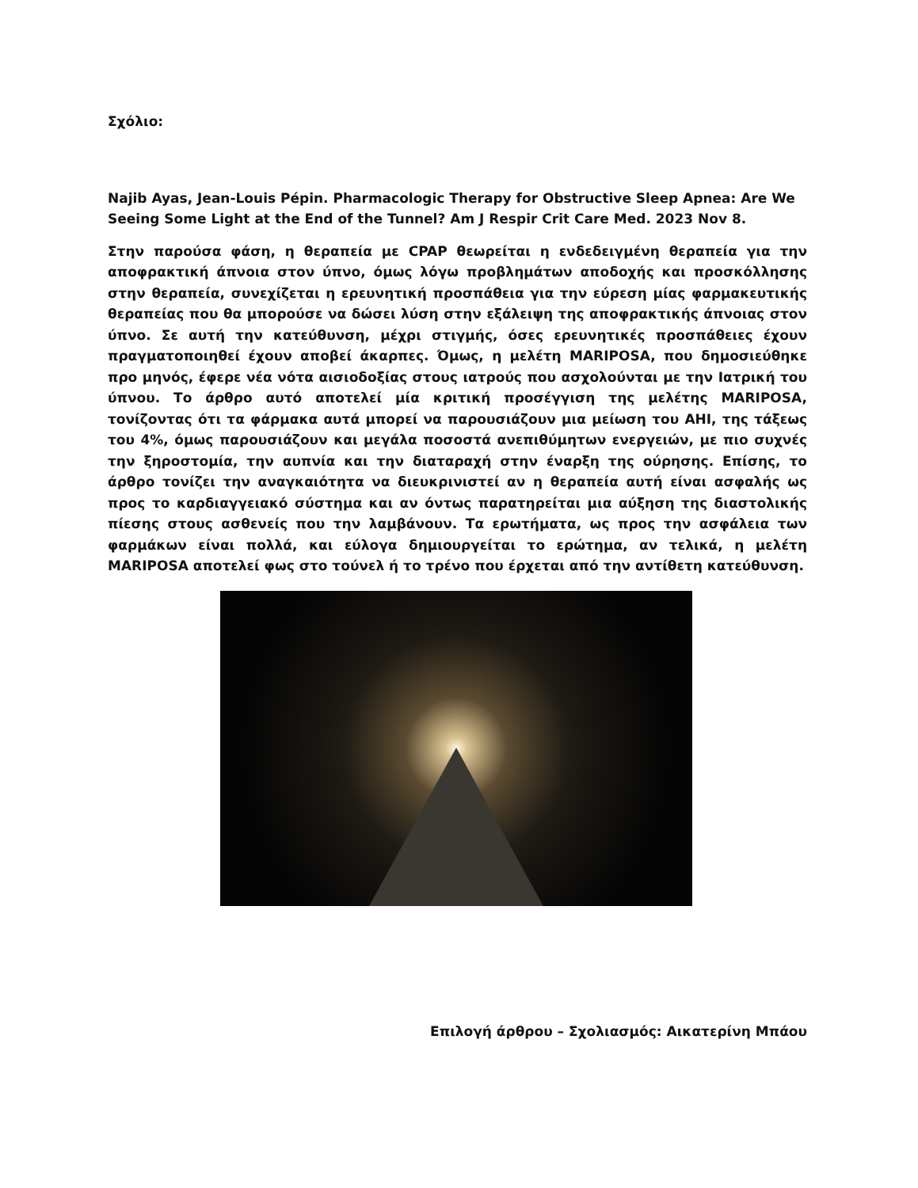Σχόλιο:
Najib Ayas, Jean-Louis Pépin. Pharmacologic Therapy for Obstructive Sleep Apnea: Are We Seeing Some Light at the End of the Tunnel? Am J Respir Crit Care Med. 2023 Nov 8.
Στην παρούσα φάση, η θεραπεία με CPAP θεωρείται η ενδεδειγμένη θεραπεία για την αποφρακτική άπνοια στον ύπνο, όμως λόγω προβλημάτων αποδοχής και προσκόλλησης στην θεραπεία, συνεχίζεται η ερευνητική προσπάθεια για την εύρεση μίας φαρμακευτικής θεραπείας που θα μπορούσε να δώσει λύση στην εξάλειψη της αποφρακτικής άπνοιας στον ύπνο. Σε αυτή την κατεύθυνση, μέχρι στιγμής, όσες ερευνητικές προσπάθειες έχουν πραγματοποιηθεί έχουν αποβεί άκαρπες. Όμως, η μελέτη MARIPOSA, που δημοσιεύθηκε προ μηνός, έφερε νέα νότα αισιοδοξίας στους ιατρούς που ασχολούνται με την Ιατρική του ύπνου. Το άρθρο αυτό αποτελεί μία κριτική προσέγγιση της μελέτης MARIPOSA, τονίζοντας ότι τα φάρμακα αυτά μπορεί να παρουσιάζουν μια μείωση του AHI, της τάξεως του 4%, όμως παρουσιάζουν και μεγάλα ποσοστά ανεπιθύμητων ενεργειών, με πιο συχνές την ξηροστομία, την αυπνία και την διαταραχή στην έναρξη της ούρησης. Επίσης, το άρθρο τονίζει την αναγκαιότητα να διευκρινιστεί αν η θεραπεία αυτή είναι ασφαλής ως προς το καρδιαγγειακό σύστημα και αν όντως παρατηρείται μια αύξηση της διαστολικής πίεσης στους ασθενείς που την λαμβάνουν. Τα ερωτήματα, ως προς την ασφάλεια των φαρμάκων είναι πολλά, και εύλογα δημιουργείται το ερώτημα, αν τελικά, η μελέτη MARIPOSA αποτελεί φως στο τούνελ ή το τρένο που έρχεται από την αντίθετη κατεύθυνση.
Επιλογή άρθρου – Σχολιασμός: Αικατερίνη Μπάου